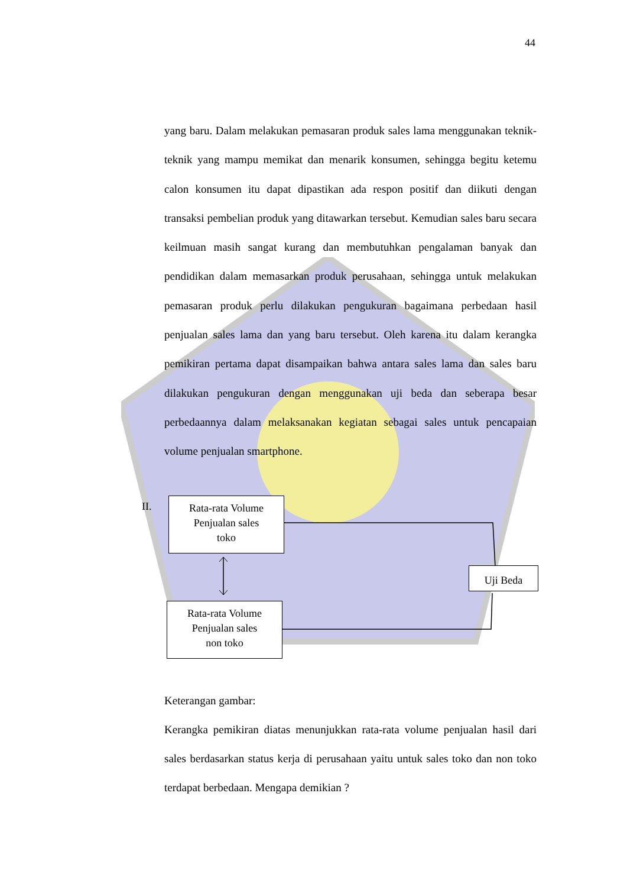44
yang baru. Dalam melakukan pemasaran produk sales lama menggunakan teknik-teknik yang mampu memikat dan menarik konsumen, sehingga begitu ketemu calon konsumen itu dapat dipastikan ada respon positif dan diikuti dengan transaksi pembelian produk yang ditawarkan tersebut. Kemudian sales baru secara keilmuan masih sangat kurang dan membutuhkan pengalaman banyak dan pendidikan dalam memasarkan produk perusahaan, sehingga untuk melakukan pemasaran produk perlu dilakukan pengukuran bagaimana perbedaan hasil penjualan sales lama dan yang baru tersebut. Oleh karena itu dalam kerangka pemikiran pertama dapat disampaikan bahwa antara sales lama dan sales baru dilakukan pengukuran dengan menggunakan uji beda dan seberapa besar perbedaannya dalam melaksanakan kegiatan sebagai sales untuk pencapaian volume penjualan smartphone.
II.
Rata-rata Volume
Penjualan sales
toko
Uji Beda
Rata-rata Volume
Penjualan sales
non toko
Keterangan gambar:
Kerangka pemikiran diatas menunjukkan rata-rata volume penjualan hasil dari sales berdasarkan status kerja di perusahaan yaitu untuk sales toko dan non toko terdapat berbedaan. Mengapa demikian ?